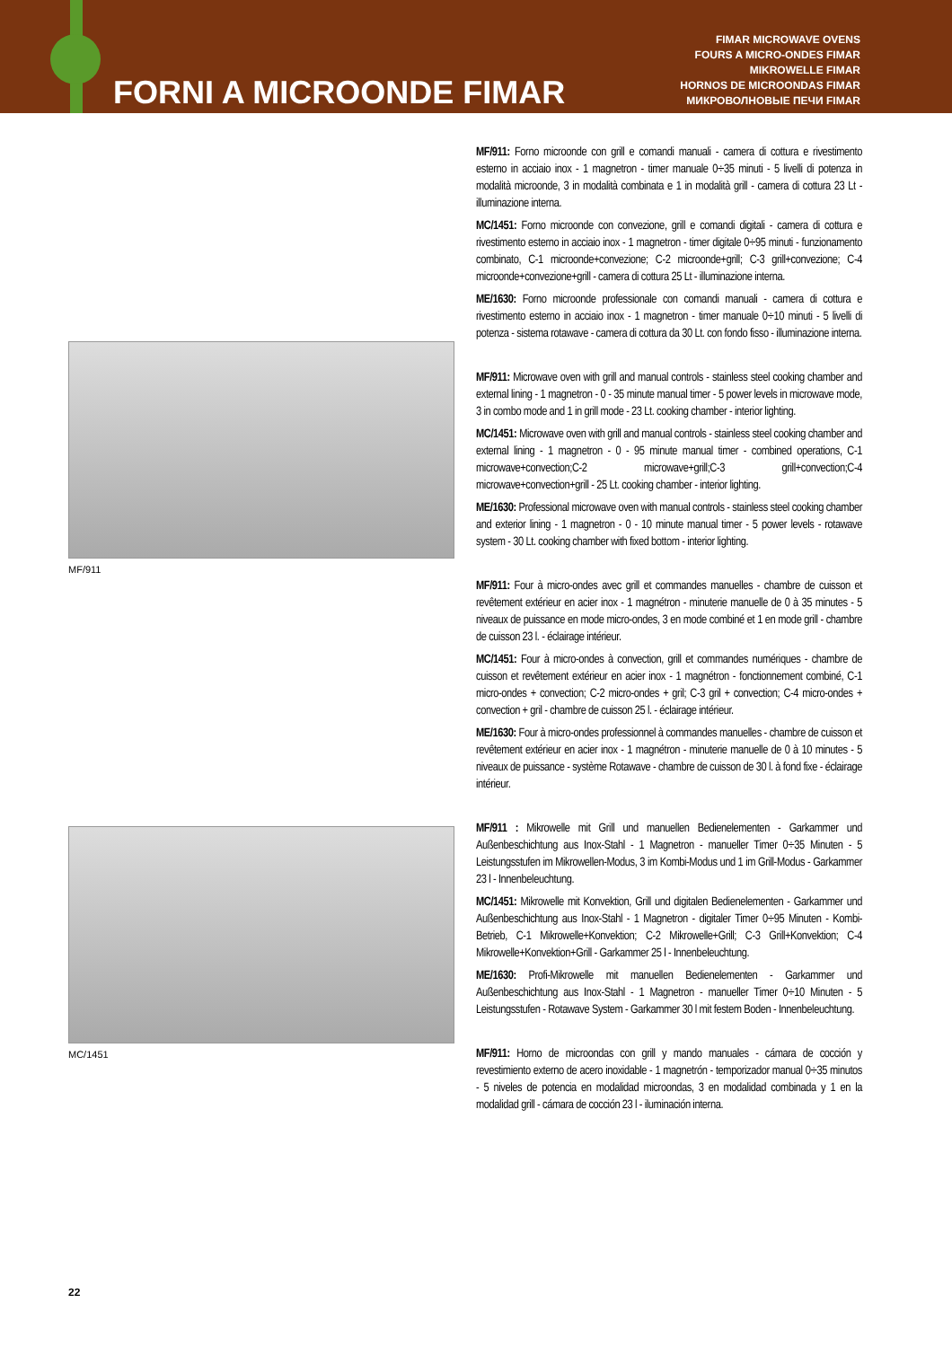FORNI A MICROONDE FIMAR
FIMAR MICROWAVE OVENS
FOURS A MICRO-ONDES FIMAR
MIKROWELLE FIMAR
HORNOS DE MICROONDAS FIMAR
МИКРОВОЛНОВЫЕ ПЕЧИ FIMAR
MF/911
MC/1451
MF/911: Forno microonde con grill e comandi manuali - camera di cottura e rivestimento esterno in acciaio inox - 1 magnetron - timer manuale 0÷35 minuti - 5 livelli di potenza in modalità microonde, 3 in modalità combinata e 1 in modalità grill - camera di cottura 23 Lt - illuminazione interna.
MC/1451: Forno microonde con convezione, grill e comandi digitali - camera di cottura e rivestimento esterno in acciaio inox - 1 magnetron - timer digitale 0÷95 minuti - funzionamento combinato, C-1 microonde+convezione; C-2 microonde+grill; C-3 grill+convezione; C-4 microonde+convezione+grill - camera di cottura 25 Lt - illuminazione interna.
ME/1630: Forno microonde professionale con comandi manuali - camera di cottura e rivestimento esterno in acciaio inox - 1 magnetron - timer manuale 0÷10 minuti - 5 livelli di potenza - sistema rotawave - camera di cottura da 30 Lt. con fondo fisso - illuminazione interna.
MF/911: Microwave oven with grill and manual controls - stainless steel cooking chamber and external lining - 1 magnetron - 0 - 35 minute manual timer - 5 power levels in microwave mode, 3 in combo mode and 1 in grill mode - 23 Lt. cooking chamber - interior lighting.
MC/1451: Microwave oven with grill and manual controls - stainless steel cooking chamber and external lining - 1 magnetron - 0 - 95 minute manual timer - combined operations, C-1 microwave+convection;C-2 microwave+grill;C-3 grill+convection;C-4 microwave+convection+grill - 25 Lt. cooking chamber - interior lighting.
ME/1630: Professional microwave oven with manual controls - stainless steel cooking chamber and exterior lining - 1 magnetron - 0 - 10 minute manual timer - 5 power levels - rotawave system - 30 Lt. cooking chamber with fixed bottom - interior lighting.
MF/911: Four à micro-ondes avec grill et commandes manuelles - chambre de cuisson et revêtement extérieur en acier inox - 1 magnétron - minuterie manuelle de 0 à 35 minutes - 5 niveaux de puissance en mode micro-ondes, 3 en mode combiné et 1 en mode grill - chambre de cuisson 23 l. - éclairage intérieur.
MC/1451: Four à micro-ondes à convection, grill et commandes numériques - chambre de cuisson et revêtement extérieur en acier inox - 1 magnétron - fonctionnement combiné, C-1 micro-ondes + convection; C-2 micro-ondes + gril; C-3 gril + convection; C-4 micro-ondes + convection + gril - chambre de cuisson 25 l. - éclairage intérieur.
ME/1630: Four à micro-ondes professionnel à commandes manuelles - chambre de cuisson et revêtement extérieur en acier inox - 1 magnétron - minuterie manuelle de 0 à 10 minutes - 5 niveaux de puissance - système Rotawave - chambre de cuisson de 30 l. à fond fixe - éclairage intérieur.
MF/911 : Mikrowelle mit Grill und manuellen Bedienelementen - Garkammer und Außenbeschichtung aus Inox-Stahl - 1 Magnetron - manueller Timer 0÷35 Minuten - 5 Leistungsstufen im Mikrowellen-Modus, 3 im Kombi-Modus und 1 im Grill-Modus - Garkammer 23 l - Innenbeleuchtung.
MC/1451: Mikrowelle mit Konvektion, Grill und digitalen Bedienelementen - Garkammer und Außenbeschichtung aus Inox-Stahl - 1 Magnetron - digitaler Timer 0÷95 Minuten - Kombi-Betrieb, C-1 Mikrowelle+Konvektion; C-2 Mikrowelle+Grill; C-3 Grill+Konvektion; C-4 Mikrowelle+Konvektion+Grill - Garkammer 25 l - Innenbeleuchtung.
ME/1630: Profi-Mikrowelle mit manuellen Bedienelementen - Garkammer und Außenbeschichtung aus Inox-Stahl - 1 Magnetron - manueller Timer 0÷10 Minuten - 5 Leistungsstufen - Rotawave System - Garkammer 30 l mit festem Boden - Innenbeleuchtung.
MF/911: Horno de microondas con grill y mando manuales - cámara de cocción y revestimiento externo de acero inoxidable - 1 magnetrón - temporizador manual 0÷35 minutos - 5 niveles de potencia en modalidad microondas, 3 en modalidad combinada y 1 en la modalidad grill - cámara de cocción 23 l - iluminación interna.
22